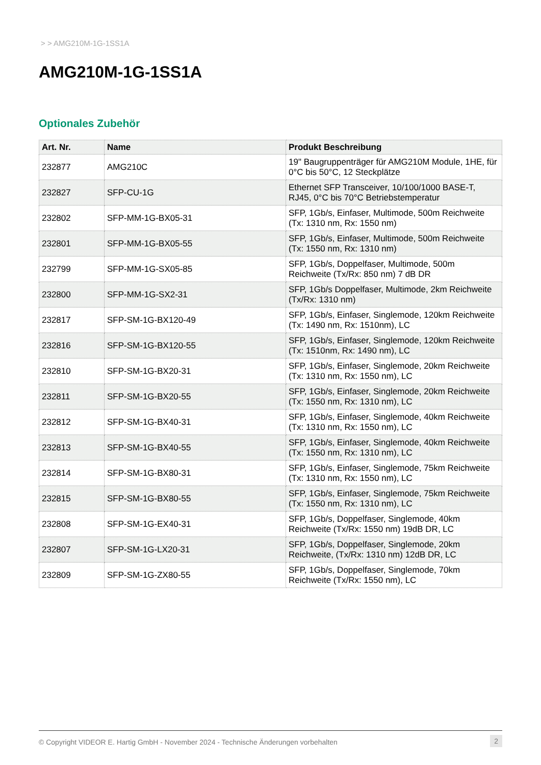> > AMG210M-1G-1SS1A
AMG210M-1G-1SS1A
Optionales Zubehör
| Art. Nr. | Name | Produkt Beschreibung |
| --- | --- | --- |
| 232877 | AMG210C | 19" Baugruppenträger für AMG210M Module, 1HE, für 0°C bis 50°C, 12 Steckplätze |
| 232827 | SFP-CU-1G | Ethernet SFP Transceiver, 10/100/1000 BASE-T, RJ45, 0°C bis 70°C Betriebstemperatur |
| 232802 | SFP-MM-1G-BX05-31 | SFP, 1Gb/s, Einfaser, Multimode, 500m Reichweite (Tx: 1310 nm, Rx: 1550 nm) |
| 232801 | SFP-MM-1G-BX05-55 | SFP, 1Gb/s, Einfaser, Multimode, 500m Reichweite (Tx: 1550 nm, Rx: 1310 nm) |
| 232799 | SFP-MM-1G-SX05-85 | SFP, 1Gb/s, Doppelfaser, Multimode, 500m Reichweite (Tx/Rx: 850 nm) 7 dB DR |
| 232800 | SFP-MM-1G-SX2-31 | SFP, 1Gb/s Doppelfaser, Multimode, 2km Reichweite (Tx/Rx: 1310 nm) |
| 232817 | SFP-SM-1G-BX120-49 | SFP, 1Gb/s, Einfaser, Singlemode, 120km Reichweite (Tx: 1490 nm, Rx: 1510nm), LC |
| 232816 | SFP-SM-1G-BX120-55 | SFP, 1Gb/s, Einfaser, Singlemode, 120km Reichweite (Tx: 1510nm, Rx: 1490 nm), LC |
| 232810 | SFP-SM-1G-BX20-31 | SFP, 1Gb/s, Einfaser, Singlemode, 20km Reichweite (Tx: 1310 nm, Rx: 1550 nm), LC |
| 232811 | SFP-SM-1G-BX20-55 | SFP, 1Gb/s, Einfaser, Singlemode, 20km Reichweite (Tx: 1550 nm, Rx: 1310 nm), LC |
| 232812 | SFP-SM-1G-BX40-31 | SFP, 1Gb/s, Einfaser, Singlemode, 40km Reichweite (Tx: 1310 nm, Rx: 1550 nm), LC |
| 232813 | SFP-SM-1G-BX40-55 | SFP, 1Gb/s, Einfaser, Singlemode, 40km Reichweite (Tx: 1550 nm, Rx: 1310 nm), LC |
| 232814 | SFP-SM-1G-BX80-31 | SFP, 1Gb/s, Einfaser, Singlemode, 75km Reichweite (Tx: 1310 nm, Rx: 1550 nm), LC |
| 232815 | SFP-SM-1G-BX80-55 | SFP, 1Gb/s, Einfaser, Singlemode, 75km Reichweite (Tx: 1550 nm, Rx: 1310 nm), LC |
| 232808 | SFP-SM-1G-EX40-31 | SFP, 1Gb/s, Doppelfaser, Singlemode, 40km Reichweite (Tx/Rx: 1550 nm) 19dB DR, LC |
| 232807 | SFP-SM-1G-LX20-31 | SFP, 1Gb/s, Doppelfaser, Singlemode, 20km Reichweite, (Tx/Rx: 1310 nm) 12dB DR, LC |
| 232809 | SFP-SM-1G-ZX80-55 | SFP, 1Gb/s, Doppelfaser, Singlemode, 70km Reichweite (Tx/Rx: 1550 nm), LC |
© Copyright VIDEOR E. Hartig GmbH - November 2024 - Technische Änderungen vorbehalten 2